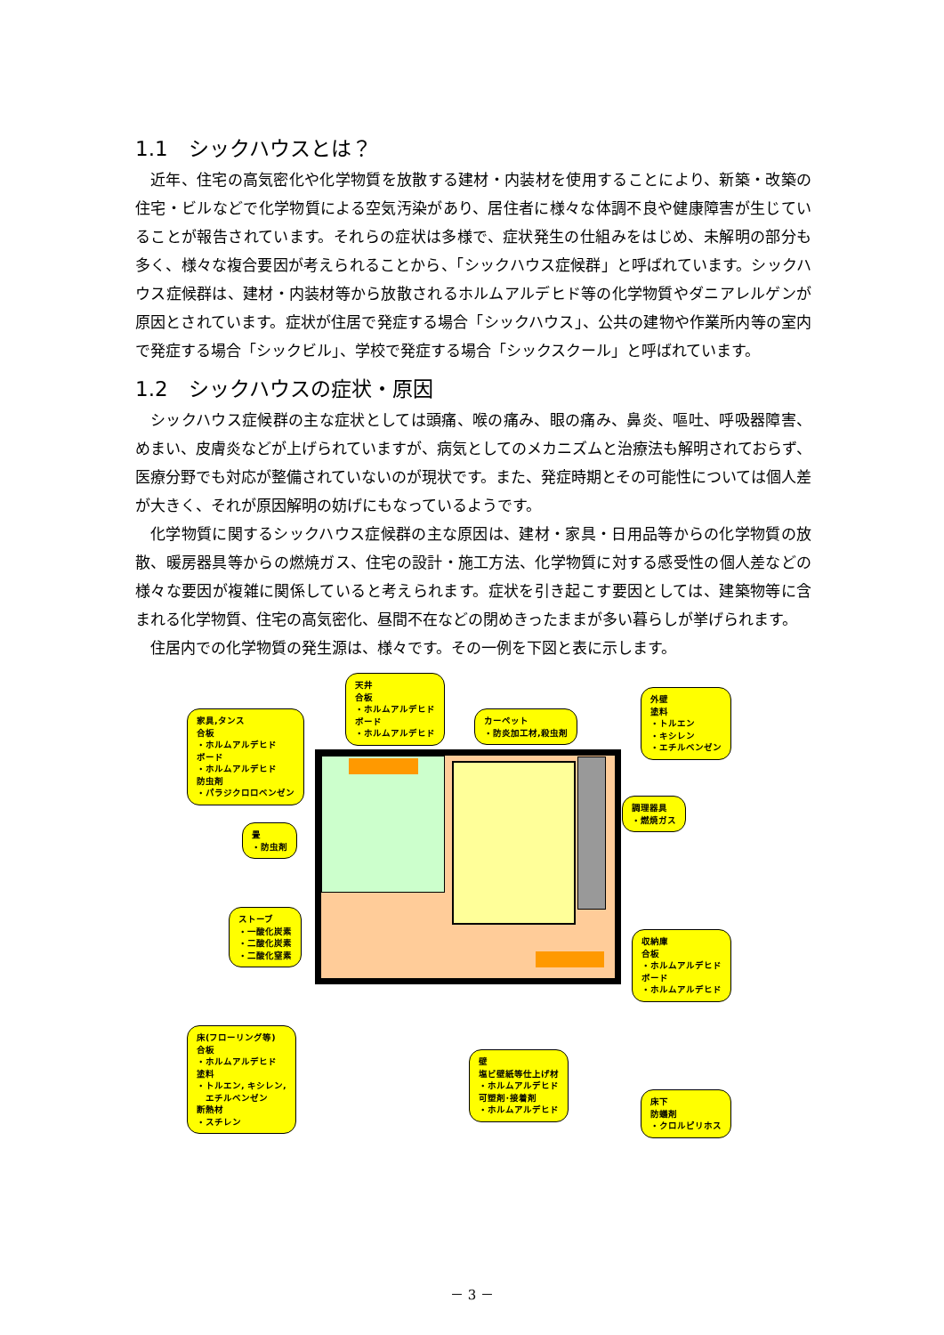1.1　シックハウスとは？
近年、住宅の高気密化や化学物質を放散する建材・内装材を使用することにより、新築・改築の住宅・ビルなどで化学物質による空気汚染があり、居住者に様々な体調不良や健康障害が生じていることが報告されています。それらの症状は多様で、症状発生の仕組みをはじめ、未解明の部分も多く、様々な複合要因が考えられることから、「シックハウス症候群」と呼ばれています。シックハウス症候群は、建材・内装材等から放散されるホルムアルデヒド等の化学物質やダニアレルゲンが原因とされています。症状が住居で発症する場合「シックハウス」、公共の建物や作業所内等の室内で発症する場合「シックビル」、学校で発症する場合「シックスクール」と呼ばれています。
1.2　シックハウスの症状・原因
シックハウス症候群の主な症状としては頭痛、喉の痛み、眼の痛み、鼻炎、嘔吐、呼吸器障害、めまい、皮膚炎などが上げられていますが、病気としてのメカニズムと治療法も解明されておらず、医療分野でも対応が整備されていないのが現状です。また、発症時期とその可能性については個人差が大きく、それが原因解明の妨げにもなっているようです。
化学物質に関するシックハウス症候群の主な原因は、建材・家具・日用品等からの化学物質の放散、暖房器具等からの燃焼ガス、住宅の設計・施工方法、化学物質に対する感受性の個人差などの様々な要因が複雑に関係していると考えられます。症状を引き起こす要因としては、建築物等に含まれる化学物質、住宅の高気密化、昼間不在などの閉めきったままが多い暮らしが挙げられます。
住居内での化学物質の発生源は、様々です。その一例を下図と表に示します。
家具,タンス
合板
・ホルムアルデヒド
ボード
・ホルムアルデヒド
防虫剤
・パラジクロロベンゼン
天井
合板
・ホルムアルデヒド
ボード
・ホルムアルデヒド
カーペット
・防炎加工材,殺虫剤
外壁
塗料
・トルエン
・キシレン
・エチルベンゼン
調理器具
・燃焼ガス
畳
・防虫剤
ストーブ
・一酸化炭素
・二酸化炭素
・二酸化窒素
収納庫
合板
・ホルムアルデヒド
ボード
・ホルムアルデヒド
床(フローリング等)
合板
・ホルムアルデヒド
塗料
・トルエン, キシレン,
　エチルベンゼン
断熱材
・スチレン
壁
塩ビ壁紙等仕上げ材
・ホルムアルデヒド
可塑剤･接着剤
・ホルムアルデヒド
床下
防蟻剤
・クロルピリホス
－ 3 －